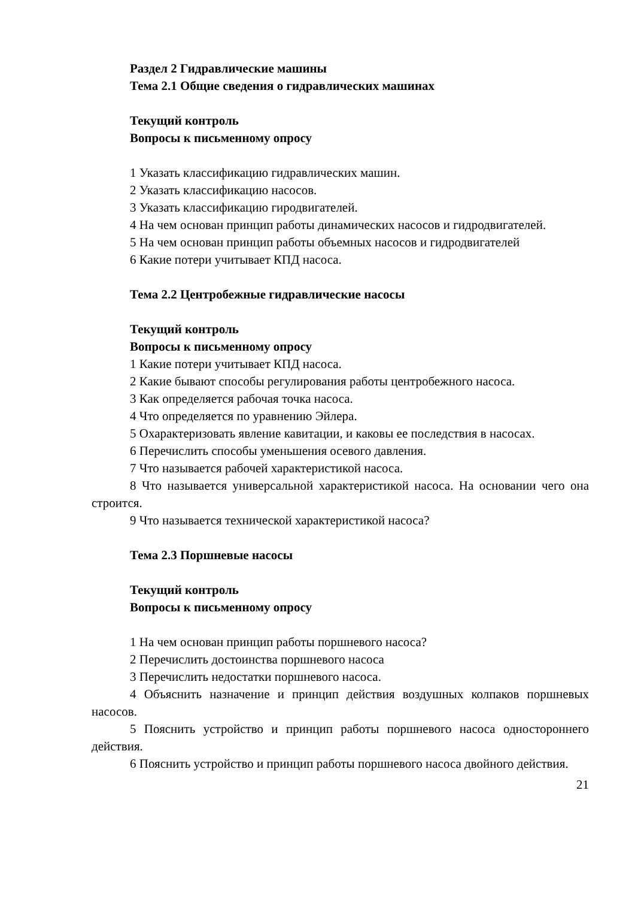Раздел 2 Гидравлические машины
Тема 2.1 Общие сведения о гидравлических машинах
Текущий контроль
Вопросы к письменному опросу
1 Указать классификацию гидравлических машин.
2 Указать классификацию насосов.
3 Указать классификацию гиродвигателей.
4 На чем основан принцип работы динамических насосов и гидродвигателей.
5 На чем основан принцип работы объемных насосов и гидродвигателей
6 Какие потери учитывает КПД насоса.
Тема 2.2 Центробежные гидравлические насосы
Текущий контроль
Вопросы к письменному опросу
1 Какие потери учитывает КПД насоса.
2 Какие бывают способы регулирования работы центробежного насоса.
3 Как определяется рабочая точка насоса.
4 Что определяется по уравнению Эйлера.
5 Охарактеризовать явление кавитации, и каковы ее последствия в насосах.
6 Перечислить способы уменьшения осевого давления.
7 Что называется рабочей характеристикой насоса.
8 Что называется универсальной характеристикой насоса. На основании чего она строится.
9 Что называется технической характеристикой насоса?
Тема 2.3 Поршневые насосы
Текущий контроль
Вопросы к письменному опросу
1 На чем основан принцип работы поршневого насоса?
2 Перечислить достоинства поршневого насоса
3 Перечислить недостатки поршневого насоса.
4 Объяснить назначение и принцип действия воздушных колпаков поршневых насосов.
5 Пояснить устройство и принцип работы поршневого насоса одностороннего действия.
6 Пояснить устройство и принцип работы поршневого насоса двойного действия.
21